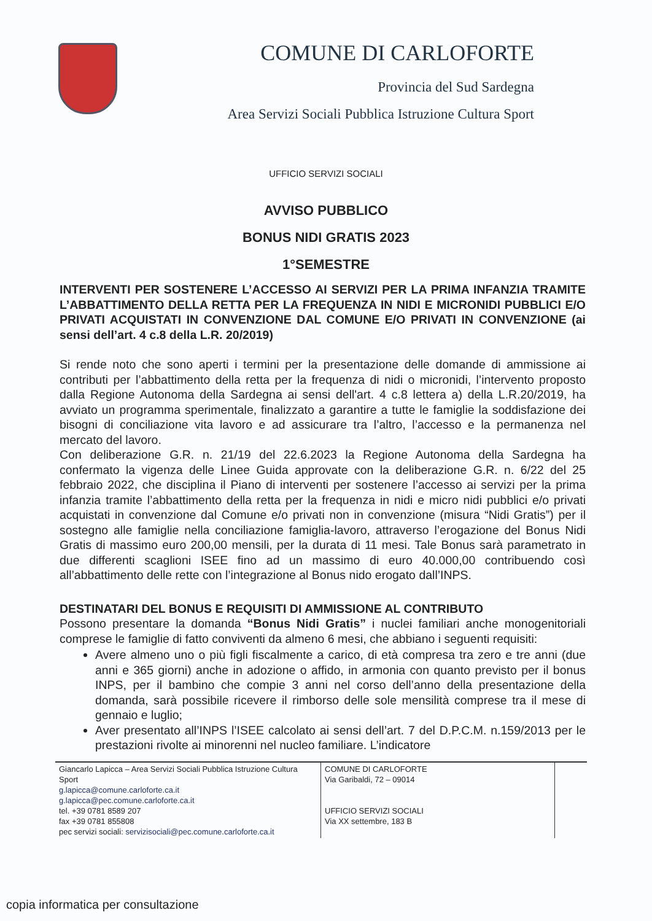COMUNE DI CARLOFORTE
Provincia del Sud Sardegna
Area Servizi Sociali Pubblica Istruzione Cultura Sport
UFFICIO SERVIZI SOCIALI
AVVISO PUBBLICO
BONUS NIDI GRATIS 2023
1°SEMESTRE
INTERVENTI PER SOSTENERE L’ACCESSO AI SERVIZI PER LA PRIMA INFANZIA TRAMITE L’ABBATTIMENTO DELLA RETTA PER LA FREQUENZA IN NIDI E MICRONIDI PUBBLICI E/O PRIVATI ACQUISTATI IN CONVENZIONE DAL COMUNE E/O PRIVATI IN CONVENZIONE (ai sensi dell’art. 4 c.8 della L.R. 20/2019)
Si rende noto che sono aperti i termini per la presentazione delle domande di ammissione ai contributi per l’abbattimento della retta per la frequenza di nidi o micronidi, l’intervento proposto dalla Regione Autonoma della Sardegna ai sensi dell'art. 4 c.8 lettera a) della L.R.20/2019, ha avviato un programma sperimentale, finalizzato a garantire a tutte le famiglie la soddisfazione dei bisogni di conciliazione vita lavoro e ad assicurare tra l’altro, l’accesso e la permanenza nel mercato del lavoro.
Con deliberazione G.R. n. 21/19 del 22.6.2023 la Regione Autonoma della Sardegna ha confermato la vigenza delle Linee Guida approvate con la deliberazione G.R. n. 6/22 del 25 febbraio 2022, che disciplina il Piano di interventi per sostenere l’accesso ai servizi per la prima infanzia tramite l’abbattimento della retta per la frequenza in nidi e micro nidi pubblici e/o privati acquistati in convenzione dal Comune e/o privati non in convenzione (misura “Nidi Gratis”) per il sostegno alle famiglie nella conciliazione famiglia-lavoro, attraverso l’erogazione del Bonus Nidi Gratis di massimo euro 200,00 mensili, per la durata di 11 mesi. Tale Bonus sarà parametrato in due differenti scaglioni ISEE fino ad un massimo di euro 40.000,00 contribuendo così all’abbattimento delle rette con l’integrazione al Bonus nido erogato dall’INPS.
DESTINATARI DEL BONUS E REQUISITI DI AMMISSIONE AL CONTRIBUTO
Possono presentare la domanda “Bonus Nidi Gratis” i nuclei familiari anche monogenitoriali comprese le famiglie di fatto conviventi da almeno 6 mesi, che abbiano i seguenti requisiti:
Avere almeno uno o più figli fiscalmente a carico, di età compresa tra zero e tre anni (due anni e 365 giorni) anche in adozione o affido, in armonia con quanto previsto per il bonus INPS, per il bambino che compie 3 anni nel corso dell’anno della presentazione della domanda, sarà possibile ricevere il rimborso delle sole mensilità comprese tra il mese di gennaio e luglio;
Aver presentato all’INPS l’ISEE calcolato ai sensi dell’art. 7 del D.P.C.M. n.159/2013 per le prestazioni rivolte ai minorenni nel nucleo familiare. L’indicatore
| Giancarlo Lapicca – Area Servizi Sociali Pubblica Istruzione Cultura Sport g.lapicca@comune.carloforte.ca.it g.lapicca@pec.comune.carloforte.ca.it tel. +39 0781 8589 207 fax +39 0781 855808 pec servizi sociali: servizisociali@pec.comune.carloforte.ca.it | COMUNE DI CARLOFORTE Via Garibaldi, 72 – 09014 UFFICIO SERVIZI SOCIALI Via XX settembre, 183 B | |
copia informatica per consultazione